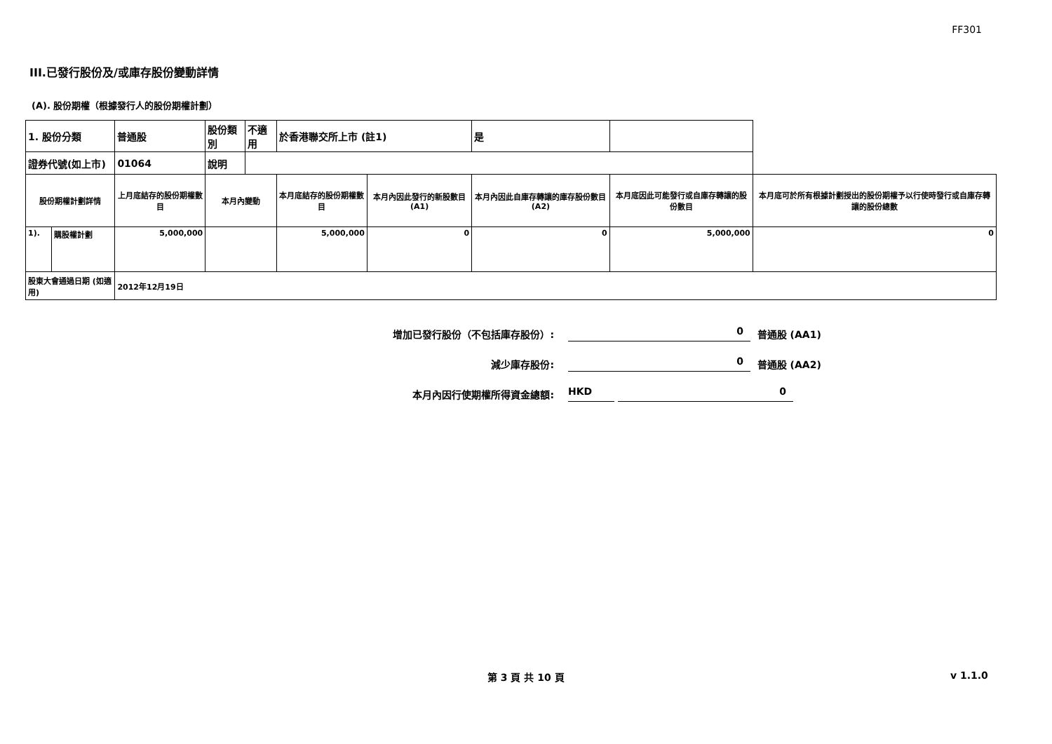FF301
III.已發行股份及/或庫存股份變動詳情
(A). 股份期權（根據發行人的股份期權計劃）
| 1. 股份分類 | | 普通股 | 股份類別 | 不適用 | 於香港聯交所上市 (註1) | | 是 | | |
| 證券代號(如上市) | | 01064 | 說明 | | | | | | |
| 股份期權計劃詳情 | | 上月底結存的股份期權數目 | 本月內變動 | | 本月底結存的股份期權數目 | 本月內因此發行的新股數目 (A1) | 本月內因此自庫存轉讓的庫存股份數目 (A2) | 本月底因此可能發行或自庫存轉讓的股份數目 | 本月底可於所有根據計劃授出的股份期權予以行使時發行或自庫存轉讓的股份總數 |
| 1). | 購股權計劃 | 5,000,000 | | | 5,000,000 | 0 | 0 | 5,000,000 | 0 |
| 股東大會通過日期 (如適用) | | 2012年12月19日 | | | | | | | |
增加已發行股份（不包括庫存股份）: 0 普通股 (AA1)
減少庫存股份: 0 普通股 (AA2)
本月內因行使期權所得資金總額: HKD 0
第 3 頁 共 10 頁 v 1.1.0